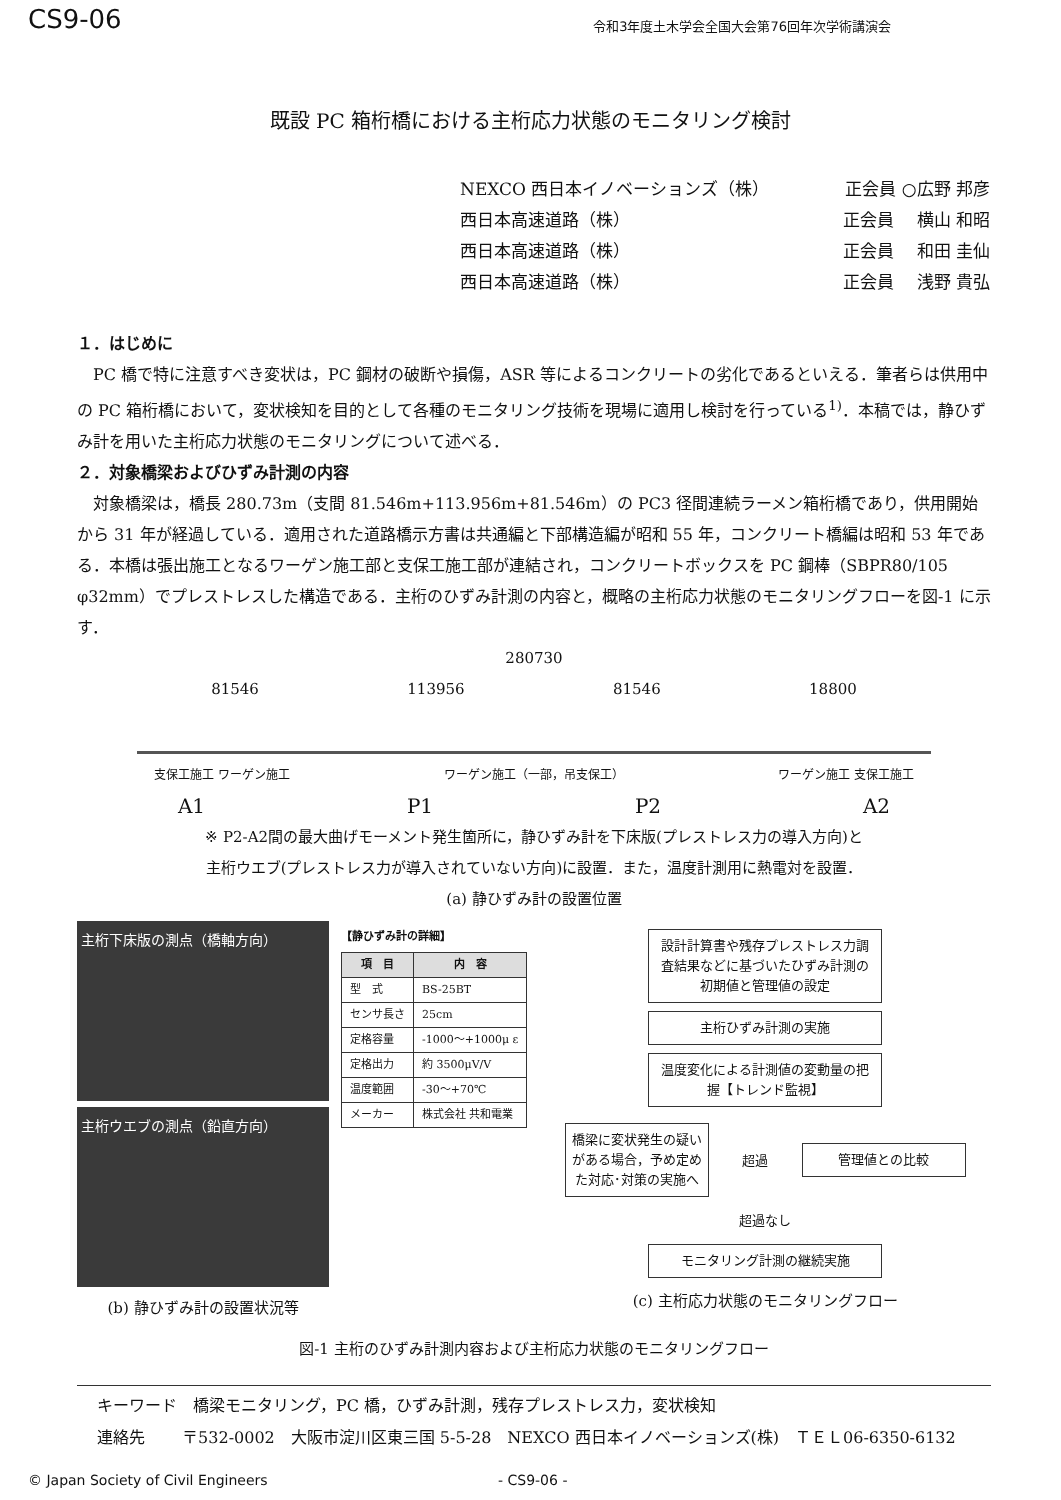CS9-06 令和3年度土木学会全国大会第76回年次学術講演会
既設 PC 箱桁橋における主桁応力状態のモニタリング検討
NEXCO 西日本イノベーションズ（株） 正会員 ○広野 邦彦
西日本高速道路（株） 正会員　 横山 和昭
西日本高速道路（株） 正会員　 和田 圭仙
西日本高速道路（株） 正会員　 浅野 貴弘
１．はじめに
PC 橋で特に注意すべき変状は，PC 鋼材の破断や損傷，ASR 等によるコンクリートの劣化であるといえる．筆者らは供用中の PC 箱桁橋において，変状検知を目的として各種のモニタリング技術を現場に適用し検討を行っている<sup>1)</sup>．本稿では，静ひずみ計を用いた主桁応力状態のモニタリングについて述べる．
２．対象橋梁およびひずみ計測の内容
対象橋梁は，橋長 280.73m（支間 81.546m+113.956m+81.546m）の PC3 径間連続ラーメン箱桁橋であり，供用開始から 31 年が経過している．適用された道路橋示方書は共通編と下部構造編が昭和 55 年，コンクリート橋編は昭和 53 年である．本橋は張出施工となるワーゲン施工部と支保工施工部が連結され，コンクリートボックスを PC 鋼棒（SBPR80/105 φ32mm）でプレストレスした構造である．主桁のひずみ計測の内容と，概略の主桁応力状態のモニタリングフローを図-1 に示す．
280730
81546 113956 81546 18800
支保工施工 ワーゲン施工 ワーゲン施工（一部，吊支保工） ワーゲン施工 支保工施工
A1 P1 P2 A2
※ P2-A2間の最大曲げモーメント発生箇所に，静ひずみ計を下床版(プレストレス力の導入方向)と
主桁ウエブ(プレストレス力が導入されていない方向)に設置．また，温度計測用に熱電対を設置．
(a) 静ひずみ計の設置位置
主桁下床版の測点（橋軸方向）
主桁ウエブの測点（鉛直方向）
(b) 静ひずみ計の設置状況等
【静ひずみ計の詳細】
| 項 目 | 内 容 |
| --- | --- |
| 型 式 | BS-25BT |
| センサ長さ | 25cm |
| 定格容量 | -1000～+1000μ ε |
| 定格出力 | 約 3500μV/V |
| 温度範囲 | -30～+70℃ |
| メーカー | 株式会社 共和電業 |
設計計算書や残存プレストレス力調査結果などに基づいたひずみ計測の初期値と管理値の設定
主桁ひずみ計測の実施
温度変化による計測値の変動量の把握【トレンド監視】
橋梁に変状発生の疑いがある場合，予め定めた対応･対策の実施へ
超過
管理値との比較
超過なし
モニタリング計測の継続実施
(c) 主桁応力状態のモニタリングフロー
図-1 主桁のひずみ計測内容および主桁応力状態のモニタリングフロー
キーワード　橋梁モニタリング，PC 橋，ひずみ計測，残存プレストレス力，変状検知
連絡先　　 〒532-0002　大阪市淀川区東三国 5-5-28　NEXCO 西日本イノベーションズ(株)　ＴＥＬ06-6350-6132
© Japan Society of Civil Engineers - CS9-06 -